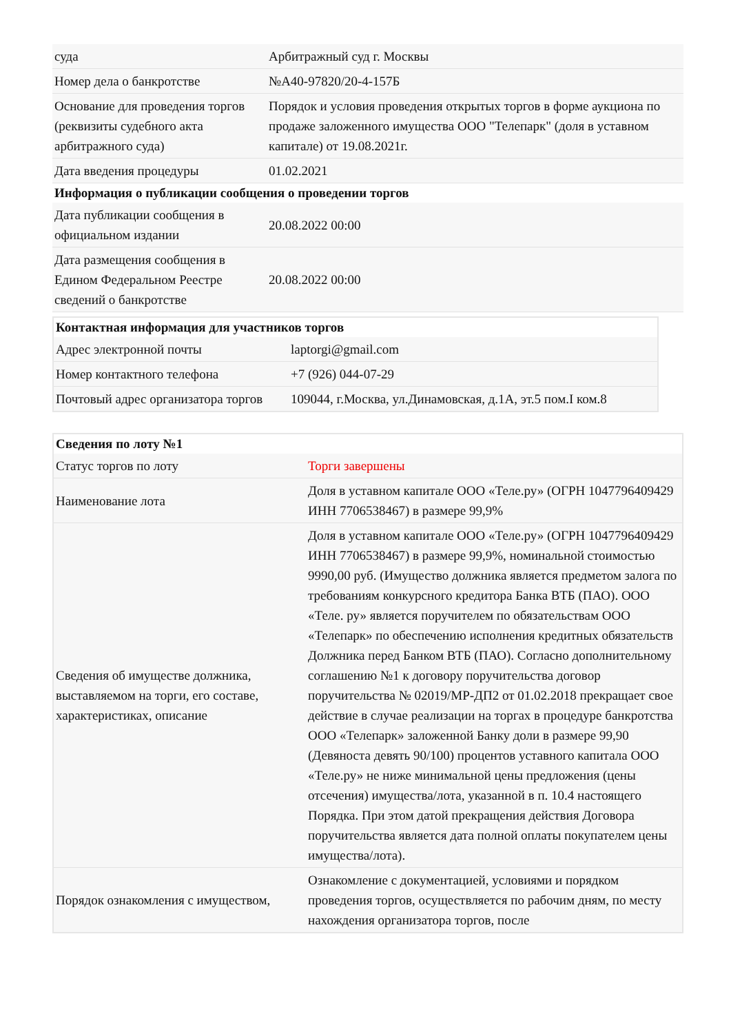| суда | Арбитражный суд г. Москвы |
| Номер дела о банкротстве | №А40-97820/20-4-157Б |
| Основание для проведения торгов (реквизиты судебного акта арбитражного суда) | Порядок и условия проведения открытых торгов в форме аукциона по продаже заложенного имущества ООО "Телепарк" (доля в уставном капитале) от 19.08.2021г. |
| Дата введения процедуры | 01.02.2021 |
| Информация о публикации сообщения о проведении торгов | |
| Дата публикации сообщения в официальном издании | 20.08.2022 00:00 |
| Дата размещения сообщения в Едином Федеральном Реестре сведений о банкротстве | 20.08.2022 00:00 |
| Контактная информация для участников торгов | |
| --- | --- |
| Адрес электронной почты | laptorgi@gmail.com |
| Номер контактного телефона | +7 (926) 044-07-29 |
| Почтовый адрес организатора торгов | 109044, г.Москва, ул.Динамовская, д.1А, эт.5 пом.I ком.8 |
| Сведения по лоту №1 | |
| --- | --- |
| Статус торгов по лоту | Торги завершены |
| Наименование лота | Доля в уставном капитале ООО «Теле.ру» (ОГРН 1047796409429 ИНН 7706538467) в размере 99,9% |
| Сведения об имуществе должника, выставляемом на торги, его составе, характеристиках, описание | Доля в уставном капитале ООО «Теле.ру» (ОГРН 1047796409429 ИНН 7706538467) в размере 99,9%, номинальной стоимостью 9990,00 руб. (Имущество должника является предметом залога по требованиям конкурсного кредитора Банка ВТБ (ПАО). ООО «Теле. ру» является поручителем по обязательствам ООО «Телепарк» по обеспечению исполнения кредитных обязательств Должника перед Банком ВТБ (ПАО). Согласно дополнительному соглашению №1 к договору поручительства договор поручительства № 02019/МР-ДП2 от 01.02.2018 прекращает свое действие в случае реализации на торгах в процедуре банкротства ООО «Телепарк» заложенной Банку доли в размере 99,90 (Девяноста девять 90/100) процентов уставного капитала ООО «Теле.ру» не ниже минимальной цены предложения (цены отсечения) имущества/лота, указанной в п. 10.4 настоящего Порядка. При этом датой прекращения действия Договора поручительства является дата полной оплаты покупателем цены имущества/лота). |
| Порядок ознакомления с имуществом, | Ознакомление с документацией, условиями и порядком проведения торгов, осуществляется по рабочим дням, по месту нахождения организатора торгов, после |